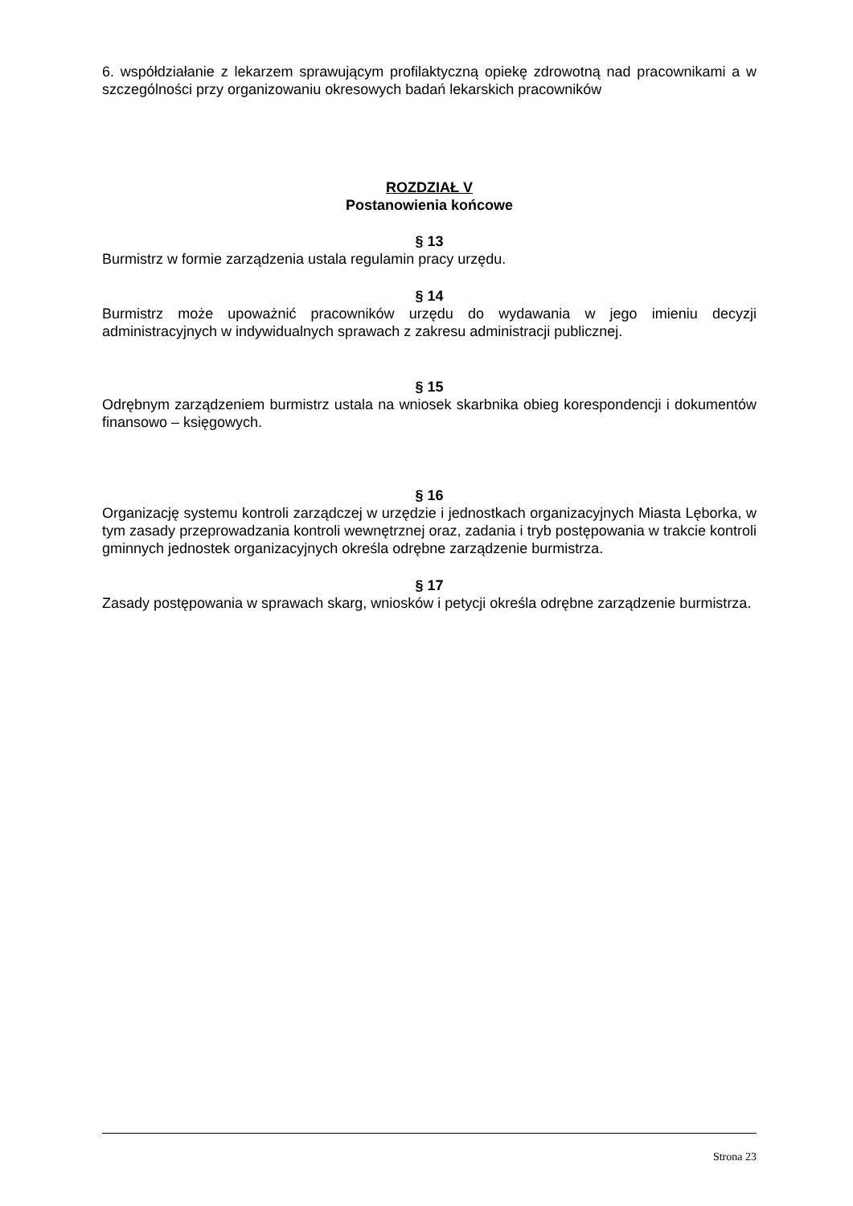6. współdziałanie z lekarzem sprawującym profilaktyczną opiekę zdrowotną nad pracownikami a w szczególności przy organizowaniu okresowych badań lekarskich pracowników
ROZDZIAŁ V
Postanowienia końcowe
§ 13
Burmistrz w formie zarządzenia ustala regulamin pracy urzędu.
§ 14
Burmistrz może upoważnić pracowników urzędu do wydawania w jego imieniu decyzji administracyjnych w indywidualnych sprawach z zakresu administracji publicznej.
§ 15
Odrębnym zarządzeniem burmistrz ustala na wniosek skarbnika obieg korespondencji i dokumentów finansowo – księgowych.
§ 16
Organizację systemu kontroli zarządczej w urzędzie i jednostkach organizacyjnych Miasta Lęborka, w tym zasady przeprowadzania kontroli wewnętrznej oraz, zadania i tryb postępowania w trakcie kontroli gminnych jednostek organizacyjnych określa odrębne zarządzenie burmistrza.
§ 17
Zasady postępowania w sprawach skarg, wniosków i petycji określa odrębne zarządzenie burmistrza.
Strona 23